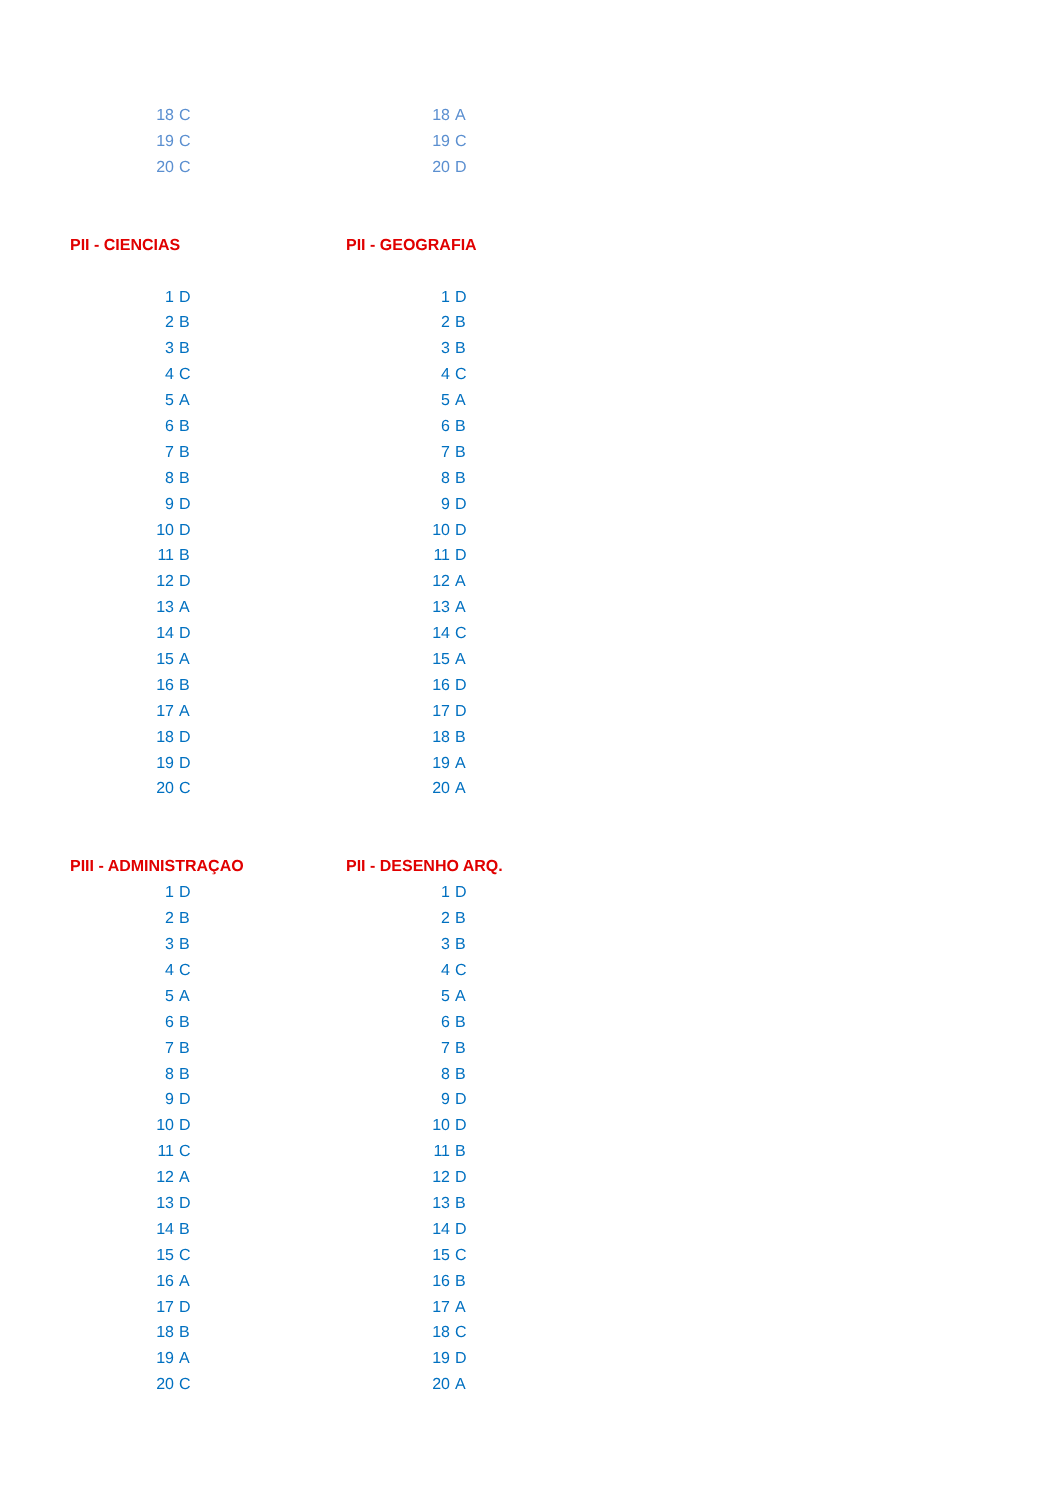| 18 | C | 18 | A |
| 19 | C | 19 | C |
| 20 | C | 20 | D |
| PII - CIENCIAS | | PII - GEOGRAFIA | |
| 1 | D | 1 | D |
| 2 | B | 2 | B |
| 3 | B | 3 | B |
| 4 | C | 4 | C |
| 5 | A | 5 | A |
| 6 | B | 6 | B |
| 7 | B | 7 | B |
| 8 | B | 8 | B |
| 9 | D | 9 | D |
| 10 | D | 10 | D |
| 11 | B | 11 | D |
| 12 | D | 12 | A |
| 13 | A | 13 | A |
| 14 | D | 14 | C |
| 15 | A | 15 | A |
| 16 | B | 16 | D |
| 17 | A | 17 | D |
| 18 | D | 18 | B |
| 19 | D | 19 | A |
| 20 | C | 20 | A |
| PIII - ADMINISTRAÇAO | | PII - DESENHO ARQ. | |
| 1 | D | 1 | D |
| 2 | B | 2 | B |
| 3 | B | 3 | B |
| 4 | C | 4 | C |
| 5 | A | 5 | A |
| 6 | B | 6 | B |
| 7 | B | 7 | B |
| 8 | B | 8 | B |
| 9 | D | 9 | D |
| 10 | D | 10 | D |
| 11 | C | 11 | B |
| 12 | A | 12 | D |
| 13 | D | 13 | B |
| 14 | B | 14 | D |
| 15 | C | 15 | C |
| 16 | A | 16 | B |
| 17 | D | 17 | A |
| 18 | B | 18 | C |
| 19 | A | 19 | D |
| 20 | C | 20 | A |